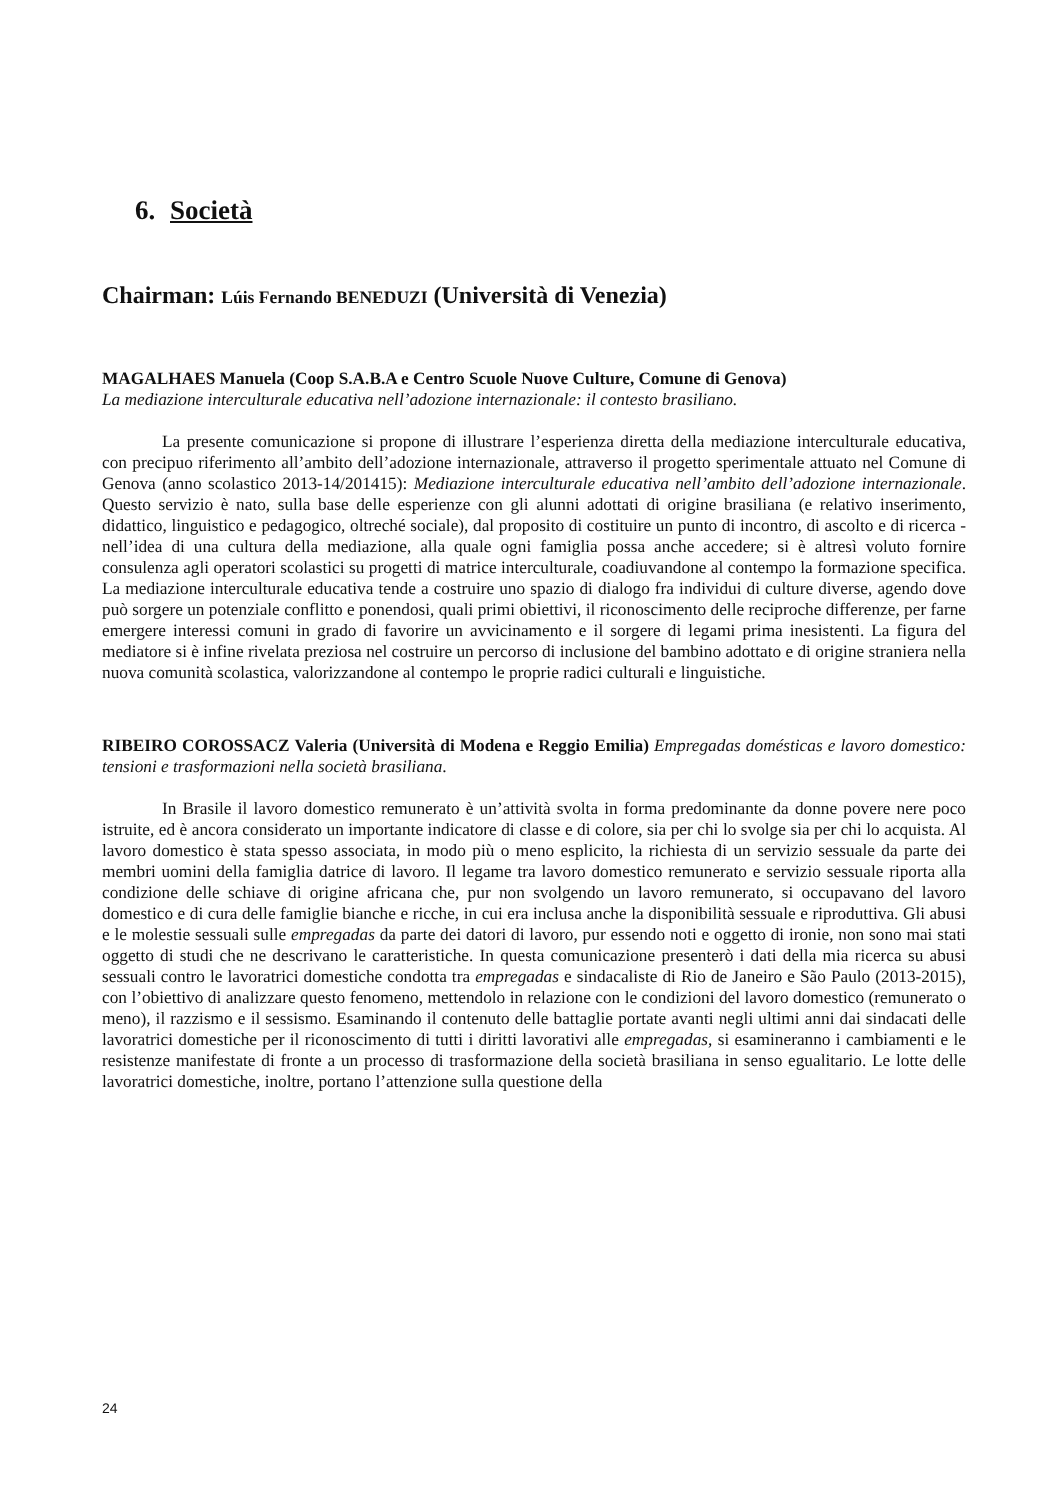6. Società
Chairman: Lúis Fernando BENEDUZI (Università di Venezia)
MAGALHAES Manuela (Coop S.A.B.A e Centro Scuole Nuove Culture, Comune di Genova)
La mediazione interculturale educativa nell’adozione internazionale: il contesto brasiliano.
La presente comunicazione si propone di illustrare l’esperienza diretta della mediazione interculturale educativa, con precipuo riferimento all’ambito dell’adozione internazionale, attraverso il progetto sperimentale attuato nel Comune di Genova (anno scolastico 2013-14/201415): Mediazione interculturale educativa nell’ambito dell’adozione internazionale. Questo servizio è nato, sulla base delle esperienze con gli alunni adottati di origine brasiliana (e relativo inserimento, didattico, linguistico e pedagogico, oltreché sociale), dal proposito di costituire un punto di incontro, di ascolto e di ricerca - nell’idea di una cultura della mediazione, alla quale ogni famiglia possa anche accedere; si è altresì voluto fornire consulenza agli operatori scolastici su progetti di matrice interculturale, coadiuvandone al contempo la formazione specifica. La mediazione interculturale educativa tende a costruire uno spazio di dialogo fra individui di culture diverse, agendo dove può sorgere un potenziale conflitto e ponendosi, quali primi obiettivi, il riconoscimento delle reciproche differenze, per farne emergere interessi comuni in grado di favorire un avvicinamento e il sorgere di legami prima inesistenti. La figura del mediatore si è infine rivelata preziosa nel costruire un percorso di inclusione del bambino adottato e di origine straniera nella nuova comunità scolastica, valorizzandone al contempo le proprie radici culturali e linguistiche.
RIBEIRO COROSSACZ Valeria (Università di Modena e Reggio Emilia) Empregadas domésticas e lavoro domestico: tensioni e trasformazioni nella società brasiliana.
In Brasile il lavoro domestico remunerato è un’attività svolta in forma predominante da donne povere nere poco istruite, ed è ancora considerato un importante indicatore di classe e di colore, sia per chi lo svolge sia per chi lo acquista. Al lavoro domestico è stata spesso associata, in modo più o meno esplicito, la richiesta di un servizio sessuale da parte dei membri uomini della famiglia datrice di lavoro. Il legame tra lavoro domestico remunerato e servizio sessuale riporta alla condizione delle schiave di origine africana che, pur non svolgendo un lavoro remunerato, si occupavano del lavoro domestico e di cura delle famiglie bianche e ricche, in cui era inclusa anche la disponibilità sessuale e riproduttiva. Gli abusi e le molestie sessuali sulle empregadas da parte dei datori di lavoro, pur essendo noti e oggetto di ironie, non sono mai stati oggetto di studi che ne descrivano le caratteristiche. In questa comunicazione presenterò i dati della mia ricerca su abusi sessuali contro le lavoratrici domestiche condotta tra empregadas e sindacaliste di Rio de Janeiro e São Paulo (2013-2015), con l’obiettivo di analizzare questo fenomeno, mettendolo in relazione con le condizioni del lavoro domestico (remunerato o meno), il razzismo e il sessismo. Esaminando il contenuto delle battaglie portate avanti negli ultimi anni dai sindacati delle lavoratrici domestiche per il riconoscimento di tutti i diritti lavorativi alle empregadas, si esamineranno i cambiamenti e le resistenze manifestate di fronte a un processo di trasformazione della società brasiliana in senso egualitario. Le lotte delle lavoratrici domestiche, inoltre, portano l’attenzione sulla questione della
24